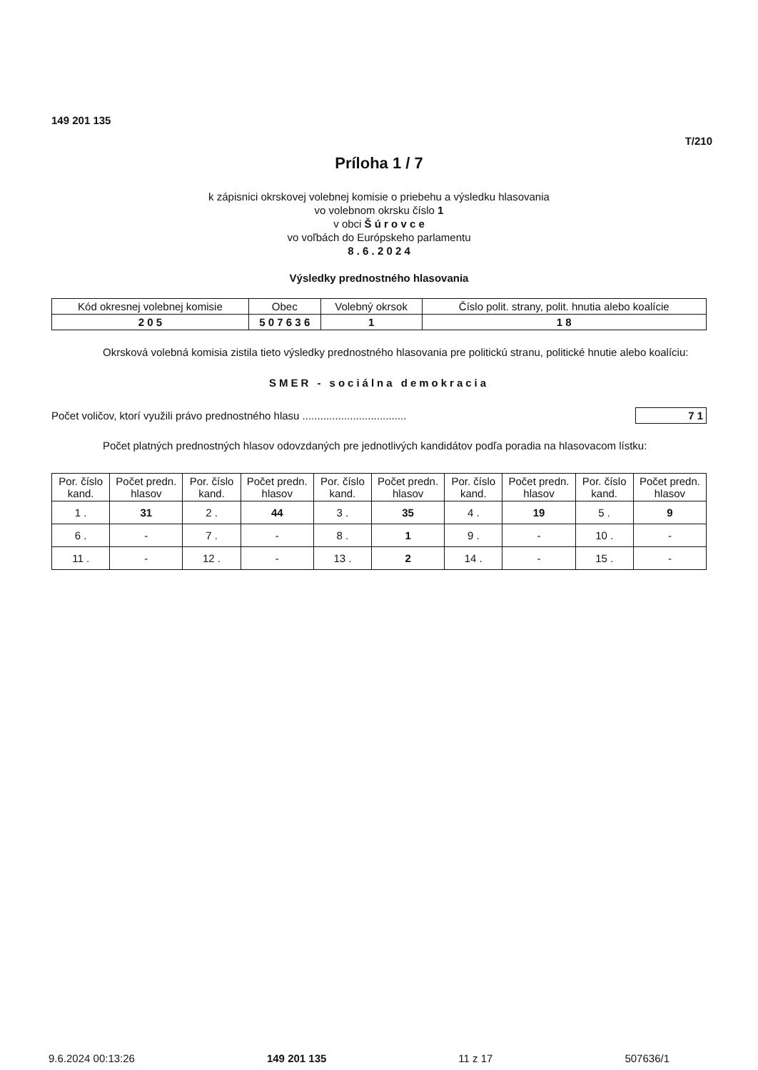149 201 135
T/210
Príloha 1 / 7
k zápisnici okrskovej volebnej komisie o priebehu a výsledku hlasovania
vo volebnom okrsku číslo 1
v obci Š ú r o v c e
vo voľbách do Európskeho parlamentu
8 . 6 . 2 0 2 4
Výsledky prednostného hlasovania
| Kód okresnej volebnej komisie | Obec | Volebný okrsok | Číslo polit. strany, polit. hnutia alebo koalície |
| 2 0 5 | 5 0 7 6 3 6 | 1 | 1 8 |
Okrsková volebná komisia zistila tieto výsledky prednostného hlasovania pre politickú stranu, politické hnutie alebo koalíciu:
SMER - sociálna demokracia
Počet voličov, ktorí využili právo prednostného hlasu ................................... 7 1
Počet platných prednostných hlasov odovzdaných pre jednotlivých kandidátov podľa poradia na hlasovacom lístku:
| Por. číslo kand. | Počet predn. hlasov | Por. číslo kand. | Počet predn. hlasov | Por. číslo kand. | Počet predn. hlasov | Por. číslo kand. | Počet predn. hlasov | Por. číslo kand. | Počet predn. hlasov |
| --- | --- | --- | --- | --- | --- | --- | --- | --- | --- |
| 1 . | 31 | 2 . | 44 | 3 . | 35 | 4 . | 19 | 5 . | 9 |
| 6 . | - | 7 . | - | 8 . | 1 | 9 . | - | 10 . | - |
| 11 . | - | 12 . | - | 13 . | 2 | 14 . | - | 15 . | - |
9.6.2024 00:13:26 149 201 135 11 z 17 507636/1